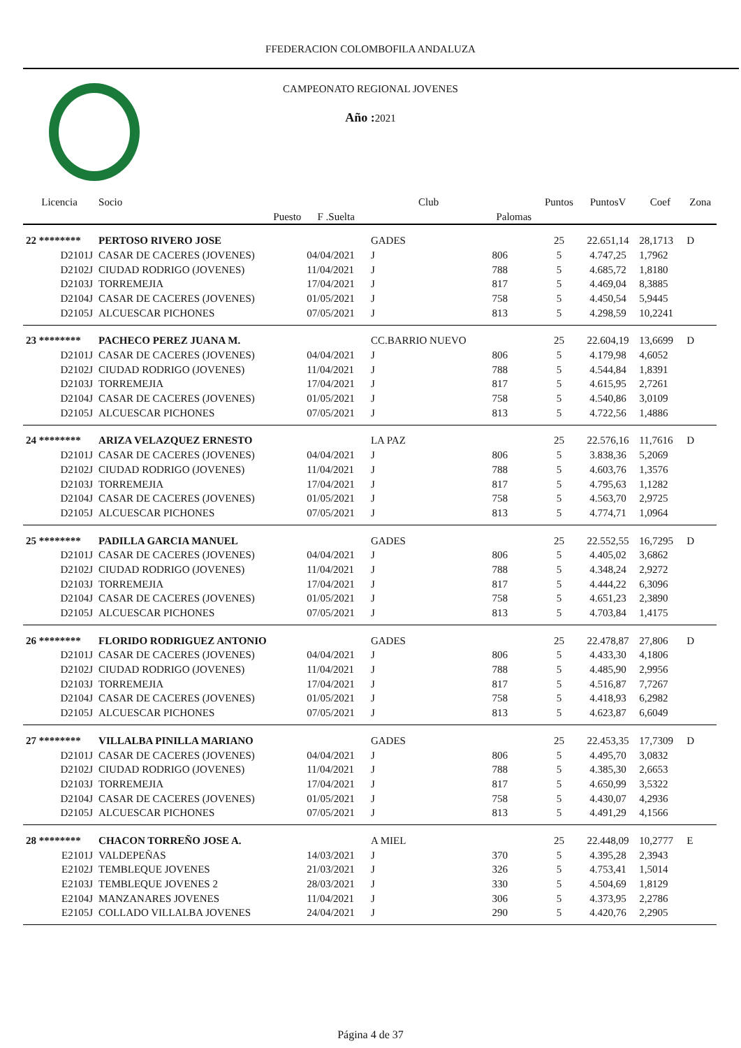FFEDERACION COLOMBOFILA ANDALUZA
CAMPEONATO REGIONAL JOVENES
Año : 2021
| Licencia | Socio | | Club | | Puntos | PuntosV | Coef | Zona |
| --- | --- | --- | --- | --- | --- | --- | --- | --- |
| | Puesto | F .Suelta | | Palomas | | | | |
| 22 ******** | PERTOSO RIVERO JOSE | | GADES | | 25 | 22.651,14 | 28,1713 | D |
| D2101J | CASAR DE CACERES (JOVENES) | 04/04/2021 | J | 806 | 5 | 4.747,25 | 1,7962 | |
| D2102J | CIUDAD RODRIGO (JOVENES) | 11/04/2021 | J | 788 | 5 | 4.685,72 | 1,8180 | |
| D2103J | TORREMEJIA | 17/04/2021 | J | 817 | 5 | 4.469,04 | 8,3885 | |
| D2104J | CASAR DE CACERES (JOVENES) | 01/05/2021 | J | 758 | 5 | 4.450,54 | 5,9445 | |
| D2105J | ALCUESCAR PICHONES | 07/05/2021 | J | 813 | 5 | 4.298,59 | 10,2241 | |
| 23 ******** | PACHECO PEREZ JUANA M. | | CC.BARRIO NUEVO | | 25 | 22.604,19 | 13,6699 | D |
| D2101J | CASAR DE CACERES (JOVENES) | 04/04/2021 | J | 806 | 5 | 4.179,98 | 4,6052 | |
| D2102J | CIUDAD RODRIGO (JOVENES) | 11/04/2021 | J | 788 | 5 | 4.544,84 | 1,8391 | |
| D2103J | TORREMEJIA | 17/04/2021 | J | 817 | 5 | 4.615,95 | 2,7261 | |
| D2104J | CASAR DE CACERES (JOVENES) | 01/05/2021 | J | 758 | 5 | 4.540,86 | 3,0109 | |
| D2105J | ALCUESCAR PICHONES | 07/05/2021 | J | 813 | 5 | 4.722,56 | 1,4886 | |
| 24 ******** | ARIZA VELAZQUEZ ERNESTO | | LA PAZ | | 25 | 22.576,16 | 11,7616 | D |
| D2101J | CASAR DE CACERES (JOVENES) | 04/04/2021 | J | 806 | 5 | 3.838,36 | 5,2069 | |
| D2102J | CIUDAD RODRIGO (JOVENES) | 11/04/2021 | J | 788 | 5 | 4.603,76 | 1,3576 | |
| D2103J | TORREMEJIA | 17/04/2021 | J | 817 | 5 | 4.795,63 | 1,1282 | |
| D2104J | CASAR DE CACERES (JOVENES) | 01/05/2021 | J | 758 | 5 | 4.563,70 | 2,9725 | |
| D2105J | ALCUESCAR PICHONES | 07/05/2021 | J | 813 | 5 | 4.774,71 | 1,0964 | |
| 25 ******** | PADILLA GARCIA MANUEL | | GADES | | 25 | 22.552,55 | 16,7295 | D |
| D2101J | CASAR DE CACERES (JOVENES) | 04/04/2021 | J | 806 | 5 | 4.405,02 | 3,6862 | |
| D2102J | CIUDAD RODRIGO (JOVENES) | 11/04/2021 | J | 788 | 5 | 4.348,24 | 2,9272 | |
| D2103J | TORREMEJIA | 17/04/2021 | J | 817 | 5 | 4.444,22 | 6,3096 | |
| D2104J | CASAR DE CACERES (JOVENES) | 01/05/2021 | J | 758 | 5 | 4.651,23 | 2,3890 | |
| D2105J | ALCUESCAR PICHONES | 07/05/2021 | J | 813 | 5 | 4.703,84 | 1,4175 | |
| 26 ******** | FLORIDO RODRIGUEZ ANTONIO | | GADES | | 25 | 22.478,87 | 27,806 | D |
| D2101J | CASAR DE CACERES (JOVENES) | 04/04/2021 | J | 806 | 5 | 4.433,30 | 4,1806 | |
| D2102J | CIUDAD RODRIGO (JOVENES) | 11/04/2021 | J | 788 | 5 | 4.485,90 | 2,9956 | |
| D2103J | TORREMEJIA | 17/04/2021 | J | 817 | 5 | 4.516,87 | 7,7267 | |
| D2104J | CASAR DE CACERES (JOVENES) | 01/05/2021 | J | 758 | 5 | 4.418,93 | 6,2982 | |
| D2105J | ALCUESCAR PICHONES | 07/05/2021 | J | 813 | 5 | 4.623,87 | 6,6049 | |
| 27 ******** | VILLALBA PINILLA MARIANO | | GADES | | 25 | 22.453,35 | 17,7309 | D |
| D2101J | CASAR DE CACERES (JOVENES) | 04/04/2021 | J | 806 | 5 | 4.495,70 | 3,0832 | |
| D2102J | CIUDAD RODRIGO (JOVENES) | 11/04/2021 | J | 788 | 5 | 4.385,30 | 2,6653 | |
| D2103J | TORREMEJIA | 17/04/2021 | J | 817 | 5 | 4.650,99 | 3,5322 | |
| D2104J | CASAR DE CACERES (JOVENES) | 01/05/2021 | J | 758 | 5 | 4.430,07 | 4,2936 | |
| D2105J | ALCUESCAR PICHONES | 07/05/2021 | J | 813 | 5 | 4.491,29 | 4,1566 | |
| 28 ******** | CHACON TORREÑO JOSE A. | | A MIEL | | 25 | 22.448,09 | 10,2777 | E |
| E2101J | VALDEPEÑAS | 14/03/2021 | J | 370 | 5 | 4.395,28 | 2,3943 | |
| E2102J | TEMBLEQUE JOVENES | 21/03/2021 | J | 326 | 5 | 4.753,41 | 1,5014 | |
| E2103J | TEMBLEQUE JOVENES 2 | 28/03/2021 | J | 330 | 5 | 4.504,69 | 1,8129 | |
| E2104J | MANZANARES JOVENES | 11/04/2021 | J | 306 | 5 | 4.373,95 | 2,2786 | |
| E2105J | COLLADO VILLALBA JOVENES | 24/04/2021 | J | 290 | 5 | 4.420,76 | 2,2905 | |
Página 4 de 37